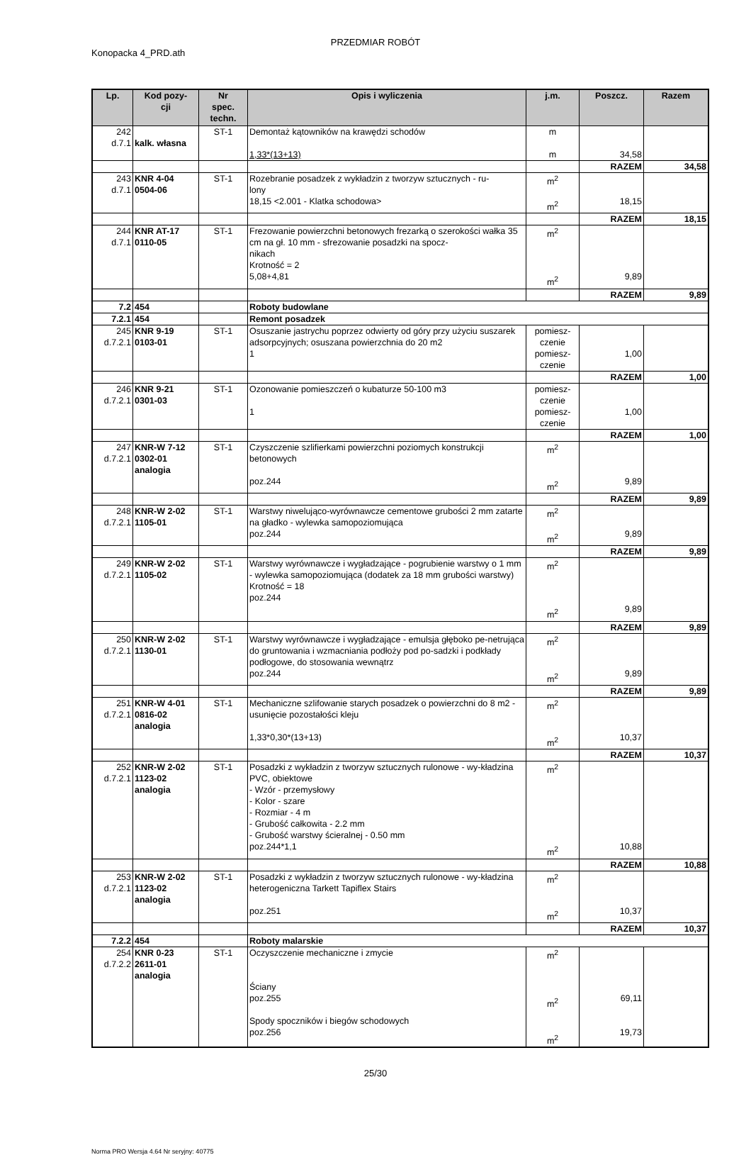PRZEDMIAR ROBÓT
Konopacka 4_PRD.ath
| Lp. | Kod pozy- cji | Nr spec. techn. | Opis i wyliczenia | j.m. | Poszcz. | Razem |
| --- | --- | --- | --- | --- | --- | --- |
| 242 d.7.1 | kalk. własna | ST-1 | Demontaż kątowników na krawędzi schodów 1,33*(13+13) | m m | 34,58 | |
| | | | | | RAZEM | 34,58 |
| 243 d.7.1 | KNR 4-04 0504-06 | ST-1 | Rozebranie posadzek z wykładzin z tworzyw sztucznych - ru- lony 18,15 <2.001 - Klatka schodowa> | m<sup>2</sup> m<sup>2</sup> | 18,15 | |
| | | | | | RAZEM | 18,15 |
| 244 d.7.1 | KNR AT-17 0110-05 | ST-1 | Frezowanie powierzchni betonowych frezarką o szerokości wałka 35 cm na gł. 10 mm - sfrezowanie posadzki na spocz- nikach Krotność = 2 5,08+4,81 | m<sup>2</sup> m<sup>2</sup> | 9,89 | |
| | | | | | RAZEM | 9,89 |
| 7.2 | 454 | | Roboty budowlane | | | |
| 7.2.1 | 454 | | Remont posadzek | | | |
| 245 d.7.2.1 | KNR 9-19 0103-01 | ST-1 | Osuszanie jastrychu poprzez odwierty od góry przy użyciu suszarek adsorpcyjnych; osuszana powierzchnia do 20 m2 1 | pomiesz- czenie pomiesz- czenie | 1,00 | |
| | | | | | RAZEM | 1,00 |
| 246 d.7.2.1 | KNR 9-21 0301-03 | ST-1 | Ozonowanie pomieszczeń o kubaturze 50-100 m3 1 | pomiesz- czenie pomiesz- czenie | 1,00 | |
| | | | | | RAZEM | 1,00 |
| 247 d.7.2.1 | KNR-W 7-12 0302-01 analogia | ST-1 | Czyszczenie szlifierkami powierzchni poziomych konstrukcji betonowych poz.244 | m<sup>2</sup> m<sup>2</sup> | 9,89 | |
| | | | | | RAZEM | 9,89 |
| 248 d.7.2.1 | KNR-W 2-02 1105-01 | ST-1 | Warstwy niwelująco-wyrównawcze cementowe grubości 2 mm zatarte na gładko - wylewka samopoziomująca poz.244 | m<sup>2</sup> m<sup>2</sup> | 9,89 | |
| | | | | | RAZEM | 9,89 |
| 249 d.7.2.1 | KNR-W 2-02 1105-02 | ST-1 | Warstwy wyrównawcze i wygładzające - pogrubienie warstwy o 1 mm - wylewka samopoziomująca (dodatek za 18 mm grubości warstwy) Krotność = 18 poz.244 | m<sup>2</sup> m<sup>2</sup> | 9,89 | |
| | | | | | RAZEM | 9,89 |
| 250 d.7.2.1 | KNR-W 2-02 1130-01 | ST-1 | Warstwy wyrównawcze i wygładzające - emulsja głęboko pe-netrująca do gruntowania i wzmacniania podłoży pod po-sadzki i podkłady podłogowe, do stosowania wewnątrz poz.244 | m<sup>2</sup> m<sup>2</sup> | 9,89 | |
| | | | | | RAZEM | 9,89 |
| 251 d.7.2.1 | KNR-W 4-01 0816-02 analogia | ST-1 | Mechaniczne szlifowanie starych posadzek o powierzchni do 8 m2 - usunięcie pozostałości kleju 1,33*0,30*(13+13) | m<sup>2</sup> m<sup>2</sup> | 10,37 | |
| | | | | | RAZEM | 10,37 |
| 252 d.7.2.1 | KNR-W 2-02 1123-02 analogia | ST-1 | Posadzki z wykładzin z tworzyw sztucznych rulonowe - wy-kładzina PVC, obiektowe - Wzór - przemysłowy - Kolor - szare - Rozmiar - 4 m - Grubość całkowita - 2.2 mm - Grubość warstwy ścieralnej - 0.50 mm poz.244*1,1 | m<sup>2</sup> m<sup>2</sup> | 10,88 | |
| | | | | | RAZEM | 10,88 |
| 253 d.7.2.1 | KNR-W 2-02 1123-02 analogia | ST-1 | Posadzki z wykładzin z tworzyw sztucznych rulonowe - wy-kładzina heterogeniczna Tarkett Tapiflex Stairs poz.251 | m<sup>2</sup> m<sup>2</sup> | 10,37 | |
| | | | | | RAZEM | 10,37 |
| 7.2.2 | 454 | | Roboty malarskie | | | |
| 254 d.7.2.2 | KNR 0-23 2611-01 analogia | ST-1 | Oczyszczenie mechaniczne i zmycie Ściany poz.255 Spody spoczników i biegów schodowych poz.256 | m<sup>2</sup> m<sup>2</sup> m<sup>2</sup> | 69,11 19,73 | |
25/30
Norma PRO Wersja 4.64 Nr seryjny: 40775